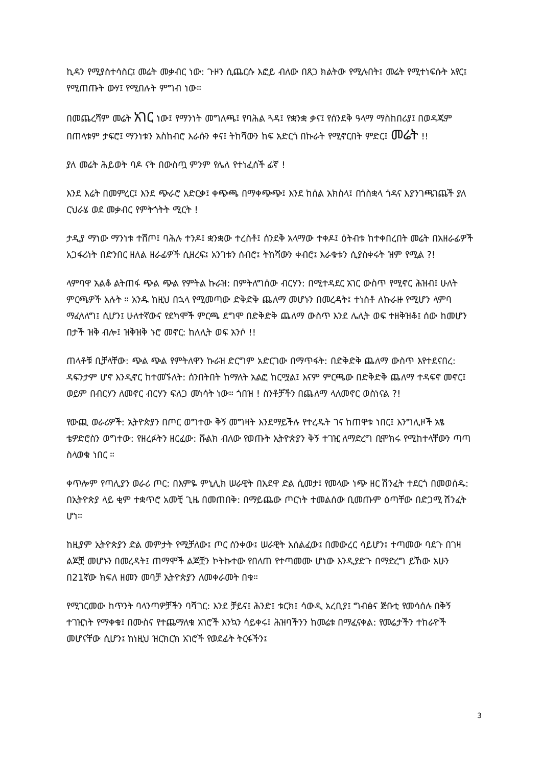ኪዳን የሚያስተሳስር፤ መሬት መቃብር ነው: ጉዞን ሲጨርሱ እፎይ ብለው በጸጋ ክልትው የሚሉበት፤ መሬት የሚተነፍሱት አየር፤ የሚጠጡት ውሃ፤ የሚበሉት ምግብ ነው።
በመጨረሻም መሬት አገር ነው፤ የማንነት መግለጫ፤ የባሕል ጓዳ፤ የቋንቋ ቃና፤ የሰንደቅ ዓላማ ማስከበሪያ፤ በወዳጁም በጠላቱም ታፍሮ፤ ማንነቱን አስከብሮ እራሱን ቀና፤ ትከሻውን ከፍ አድርጎ በኩራት የሚኖርበት ምድር፤ መሬት !!
ያለ መሬት ሕይወት ባዶ ናት በውስጧ ምንም የሌለ የተነፈሰች ፊኛ !
እንደ እሬት በመምረር፤ እንደ ጭራሮ አድርቃ፤ ቀጭጫ በማቀጭጭ፤ እንደ ከሰል አክስላ፤ በጎስቋላ ጎዳና እያንገጫገጨች ያለ ርህራሄ ወደ መቃብር የምትጎትት ሚርት !
ታዲያ ማነው ማንነቱ ተሸጦ፤ ባሕሉ ተንዶ፤ ቋንቋው ተረስቶ፤ ሰንደቅ አላማው ተቀዶ፤ ዕትብቱ ከተቀበረበት መሬት በአዘራፊዎች አጋፋሪነት በድንበር ዘለል ዘራፊዎች ሲዘረፍ፤ አንገቱን ሰብሮ፤ ትከሻውን ቀብሮ፤ እራቁቱን ሲያስቀሩት ዝም የሚል ?!
ላምባዋ አልቆ ልትጠፋ ጭል ጭል የምትል ኩራዝ: በምትለግሰው ብርሃን: በሚተዳደር አገር ውስጥ የሚኖር ሕዝብ፤ ሁለት ምርጫዎች አሉት ። አንዱ ከዚህ በኋላ የሚመጣው ድቅድቅ ጨለማ መሆኑን በመረዳት፤ ተነስቶ ለኩራዙ የሚሆን ላምባ ማፈላለግ፤ ሲሆን፤ ሁለተኛውና የደካሞች ምርጫ ደግሞ በድቅድቅ ጨለማ ውስጥ እንደ ሌሊት ወፍ ተዘቅዝቆ፤ ሰው ከመሆን በታች ዝቅ ብሎ፤ ዝቅዝቅ ኑሮ መኖር: ከለሊት ወፍ አንሶ !!
ጠላቶቹ ቢቻላቸው: ጭል ጭል የምትለዋን ኩራዝ ድርግም አድርገው በማጥፋት: በድቅድቅ ጨለማ ውስጥ እየተደናበረ: ዳፍንታም ሆኖ እንዲኖር ከተመኙለት: ሰንበትበት ከማለት አልፎ ከርሟል፤ እናም ምርጫው በድቅድቅ ጨለማ ተዳፍኖ መኖር፤ ወይም በብርሃን ለመኖር ብርሃን ፍለጋ መነሳት ነው። ጎበዝ ! ስንቶቻችን በጨለማ ላለመኖር ወስነናል ?!
የውጪ ወራሪዎች: ኢትዮጵያን በጦር ወግተው ቅኝ መግዛት እንደማይችሉ የተረዱት ገና ከጠዋቱ ነበር፤ እንግሊዞች አፄ ቴዎድሮስን ወግተው: የዘረፉትን ዘርፈው: ሹልክ ብለው የወጡት ኢትዮጵያን ቅኝ ተገዢ ለማድረግ ቢሞክሩ የሚከተላቸውን ጣጣ ስላወቁ ነበር ።
ቀጥሎም የጣሊያን ወራሪ ጦር: በእምዬ ምኒሊክ ሠራዊት በአደዋ ድል ሲመታ፤ የመላው ነጭ ዘር ሽንፈት ተደርጎ በመወሰዱ: በኢትዮጵያ ላይ ቂም ተቋጥሮ አመቺ ጊዜ በመጠበቅ: በማይጨው ጦርነት ተመልሰው ቢመጡም ዕጣቸው በድጋሚ ሽንፈት ሆነ።
ከዚያም ኢትዮጵያን ድል መምታት የሚቻለው፤ ጦር ሰንቀው፤ ሠራዊት አሰልፈው፤ በመውረር ሳይሆን፤ ተጣመው ባደጉ በገዛ ልጆቿ መሆኑን በመረዳት፤ ጠማሞች ልጆቿን ኮትኩተው የበለጠ የተጣመሙ ሆነው እንዲያድጉ በማድረግ ይኸው አሁን በ21ኛው ክፍለ ዘመን መባቻ ኢትዮጵያን ለመቀራመት በቁ።
የሚገርመው ከጥንት ባላንጣዎቻችን ባሻገር: እንደ ቻይና፤ ሕንድ፤ ቱርክ፤ ሳውዲ አረቢያ፤ ግብፅና ጅቡቲ የመሳሰሉ በቅኝ ተገዢነት የማቀቁ፤ በሙስና የተጨማለቁ አገሮች እንኳን ሳይቀሩ፤ ሕዝባችንን ከመሬቱ በማፈናቀል: የመሬታችን ተከራዮች መሆናቸው ሲሆን፤ ከነዚህ ዝርክርክ አገሮች የወደፊት ትርፋችን፤
3